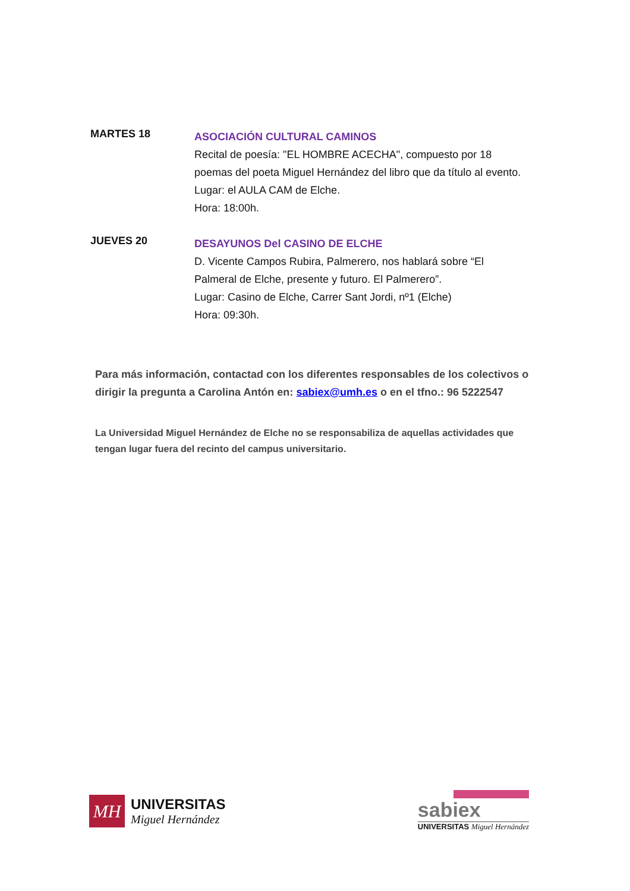MARTES 18
ASOCIACIÓN CULTURAL CAMINOS
Recital de poesía: "EL HOMBRE ACECHA", compuesto por 18 poemas del poeta Miguel Hernández del libro que da título al evento.
Lugar: el AULA CAM de Elche.
Hora: 18:00h.
JUEVES 20
DESAYUNOS Del CASINO DE ELCHE
D. Vicente Campos Rubira, Palmerero, nos hablará sobre “El Palmeral de Elche, presente y futuro. El Palmerero”.
Lugar: Casino de Elche, Carrer Sant Jordi, nº1 (Elche)
Hora: 09:30h.
Para más información, contactad con los diferentes responsables de los colectivos o dirigir la pregunta a Carolina Antón en: sabiex@umh.es o en el tfno.: 96 5222547
La Universidad Miguel Hernández de Elche no se responsabiliza de aquellas actividades que tengan lugar fuera del recinto del campus universitario.
MH
UNIVERSITAS
Miguel Hernández
sabiex
UNIVERSITAS Miguel Hernández